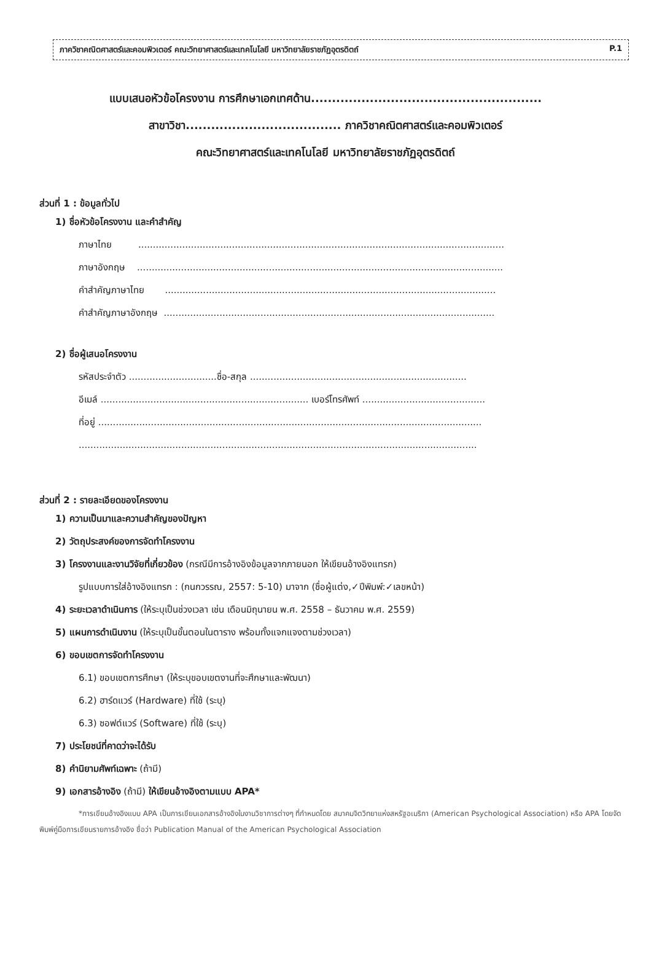ภาควิชาคณิตศาสตร์และคอมพิวเตอร์ คณะวิทยาศาสตร์และเทคโนโลยี มหาวิทยาลัยราชภัฏอุตรดิตถ์ P.1
แบบเสนอหัวข้อโครงงาน การศึกษาเอกเทศด้าน.......................................................
สาขาวิชา..................................... ภาควิชาคณิตศาสตร์และคอมพิวเตอร์
คณะวิทยาศาสตร์และเทคโนโลยี มหาวิทยาลัยราชภัฏอุตรดิตถ์
ส่วนที่ 1 : ข้อมูลทั่วไป
1) ชื่อหัวข้อโครงงาน และคำสำคัญ
ภาษาไทย .............................................................................................................................
ภาษาอังกฤษ .............................................................................................................................
คำสำคัญภาษาไทย .................................................................................................................
คำสำคัญภาษาอังกฤษ .................................................................................................................
2) ชื่อผู้เสนอโครงงาน
รหัสประจำตัว ..............................ชื่อ-สกุล ..........................................................................
อีเมล์ ....................................................................... เบอร์โทรศัพท์ ..........................................
ที่อยู่ ...................................................................................................................................
........................................................................................................................................
ส่วนที่ 2 : รายละเอียดของโครงงาน
1) ความเป็นมาและความสำคัญของปัญหา
2) วัตถุประสงค์ของการจัดทำโครงงาน
3) โครงงานและงานวิจัยที่เกี่ยวข้อง (กรณีมีการอ้างอิงข้อมูลจากภายนอก ให้เขียนอ้างอิงแทรก)
รูปแบบการใส่อ้างอิงแทรก : (กนกวรรณ, 2557: 5-10) มาจาก (ชื่อผู้แต่ง,✓ปีพิมพ์:✓เลขหน้า)
4) ระยะเวลาดำเนินการ (ให้ระบุเป็นช่วงเวลา เช่น เดือนมิถุนายน พ.ศ. 2558 – ธันวาคม พ.ศ. 2559)
5) แผนการดำเนินงาน (ให้ระบุเป็นขั้นตอนในตาราง พร้อมทั้งแจกแจงตามช่วงเวลา)
6) ขอบเขตการจัดทำโครงงาน
6.1) ขอบเขตการศึกษา (ให้ระบุขอบเขตงานที่จะศึกษาและพัฒนา)
6.2) ฮาร์ดแวร์ (Hardware) ที่ใช้ (ระบุ)
6.3) ซอฟต์แวร์ (Software) ที่ใช้ (ระบุ)
7) ประโยชน์ที่คาดว่าจะได้รับ
8) คำนิยามศัพท์เฉพาะ (ถ้ามี)
9) เอกสารอ้างอิง (ถ้ามี) ให้เขียนอ้างอิงตามแบบ APA*
*การเขียนอ้างอิงแบบ APA เป็นการเขียนเอกสารอ้างอิงในงานวิชาการต่างๆ ที่กำหนดโดย สมาคมจิตวิทยาแห่งสหรัฐอเมริกา (American Psychological Association) หรือ APA โดยจัดพิมพ์คู่มือการเขียนรายการอ้างอิง ชื่อว่า Publication Manual of the American Psychological Association